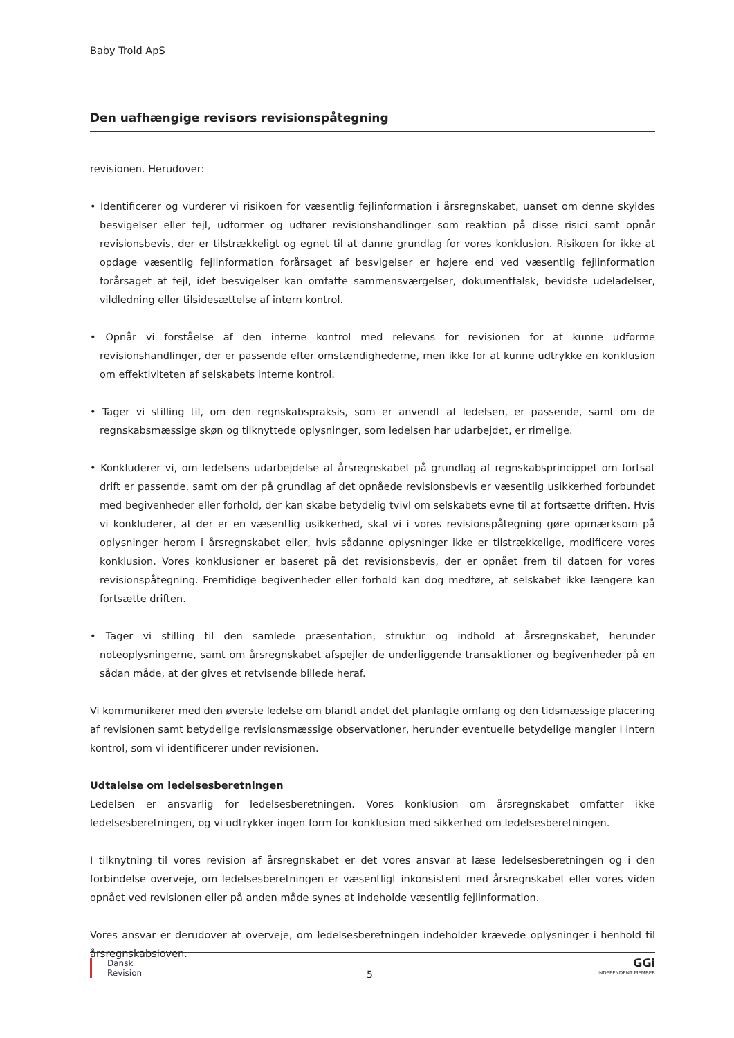Baby Trold ApS
Den uafhængige revisors revisionspåtegning
revisionen. Herudover:
• Identificerer og vurderer vi risikoen for væsentlig fejlinformation i årsregnskabet, uanset om denne skyldes besvigelser eller fejl, udformer og udfører revisionshandlinger som reaktion på disse risici samt opnår revisionsbevis, der er tilstrækkeligt og egnet til at danne grundlag for vores konklusion. Risikoen for ikke at opdage væsentlig fejlinformation forårsaget af besvigelser er højere end ved væsentlig fejlinformation forårsaget af fejl, idet besvigelser kan omfatte sammensværgelser, dokumentfalsk, bevidste udeladelser, vildledning eller tilsidesættelse af intern kontrol.
• Opnår vi forståelse af den interne kontrol med relevans for revisionen for at kunne udforme revisionshandlinger, der er passende efter omstændighederne, men ikke for at kunne udtrykke en konklusion om effektiviteten af selskabets interne kontrol.
• Tager vi stilling til, om den regnskabspraksis, som er anvendt af ledelsen, er passende, samt om de regnskabsmæssige skøn og tilknyttede oplysninger, som ledelsen har udarbejdet, er rimelige.
• Konkluderer vi, om ledelsens udarbejdelse af årsregnskabet på grundlag af regnskabsprincippet om fortsat drift er passende, samt om der på grundlag af det opnåede revisionsbevis er væsentlig usikkerhed forbundet med begivenheder eller forhold, der kan skabe betydelig tvivl om selskabets evne til at fortsætte driften. Hvis vi konkluderer, at der er en væsentlig usikkerhed, skal vi i vores revisionspåtegning gøre opmærksom på oplysninger herom i årsregnskabet eller, hvis sådanne oplysninger ikke er tilstrækkelige, modificere vores konklusion. Vores konklusioner er baseret på det revisionsbevis, der er opnået frem til datoen for vores revisionspåtegning. Fremtidige begivenheder eller forhold kan dog medføre, at selskabet ikke længere kan fortsætte driften.
• Tager vi stilling til den samlede præsentation, struktur og indhold af årsregnskabet, herunder noteoplysningerne, samt om årsregnskabet afspejler de underliggende transaktioner og begivenheder på en sådan måde, at der gives et retvisende billede heraf.
Vi kommunikerer med den øverste ledelse om blandt andet det planlagte omfang og den tidsmæssige placering af revisionen samt betydelige revisionsmæssige observationer, herunder eventuelle betydelige mangler i intern kontrol, som vi identificerer under revisionen.
Udtalelse om ledelsesberetningen
Ledelsen er ansvarlig for ledelsesberetningen. Vores konklusion om årsregnskabet omfatter ikke ledelsesberetningen, og vi udtrykker ingen form for konklusion med sikkerhed om ledelsesberetningen.
I tilknytning til vores revision af årsregnskabet er det vores ansvar at læse ledelsesberetningen og i den forbindelse overveje, om ledelsesberetningen er væsentligt inkonsistent med årsregnskabet eller vores viden opnået ved revisionen eller på anden måde synes at indeholde væsentlig fejlinformation.
Vores ansvar er derudover at overveje, om ledelsesberetningen indeholder krævede oplysninger i henhold til årsregnskabsloven.
Dansk
Revision
5
GGi
INDEPENDENT MEMBER